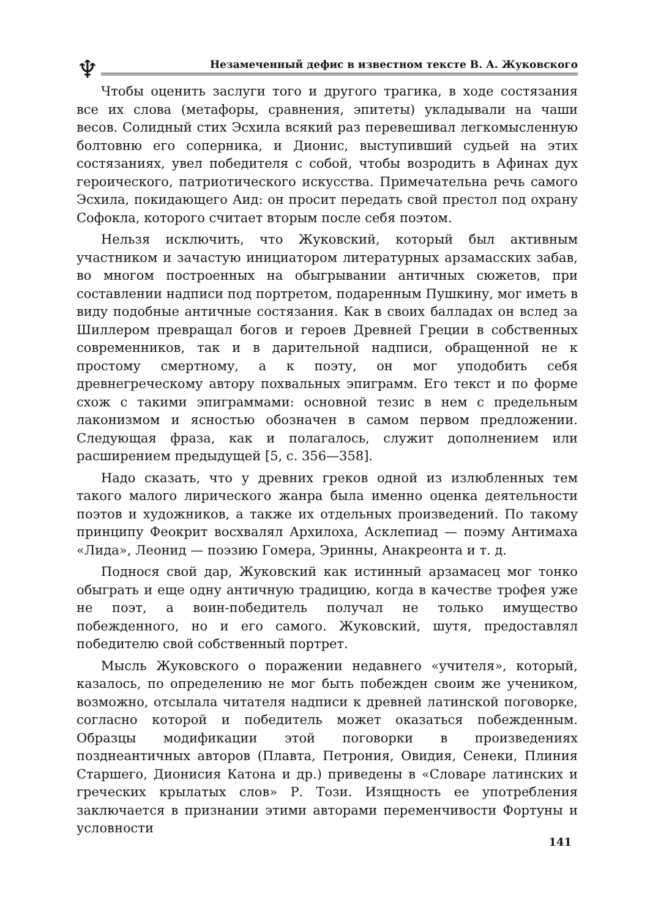♆
Незамеченный дефис в известном тексте В. А. Жуковского
Чтобы оценить заслуги того и другого трагика, в ходе состязания все их слова (метафоры, сравнения, эпитеты) укладывали на чаши весов. Солидный стих Эсхила всякий раз перевешивал легкомысленную болтовню его соперника, и Дионис, выступивший судьей на этих состязаниях, увел победителя с собой, чтобы возродить в Афинах дух героического, патриотического искусства. Примечательна речь самого Эсхила, покидающего Аид: он просит передать свой престол под охрану Софокла, которого считает вторым после себя поэтом.
Нельзя исключить, что Жуковский, который был активным участником и зачастую инициатором литературных арзамасских забав, во многом построенных на обыгрывании античных сюжетов, при составлении надписи под портретом, подаренным Пушкину, мог иметь в виду подобные античные состязания. Как в своих балладах он вслед за Шиллером превращал богов и героев Древней Греции в собственных современников, так и в дарительной надписи, обращенной не к простому смертному, а к поэту, он мог уподобить себя древнегреческому автору похвальных эпиграмм. Его текст и по форме схож с такими эпиграммами: основной тезис в нем с предельным лаконизмом и ясностью обозначен в самом первом предложении. Следующая фраза, как и полагалось, служит дополнением или расширением предыдущей [5, с. 356—358].
Надо сказать, что у древних греков одной из излюбленных тем такого малого лирического жанра была именно оценка деятельности поэтов и художников, а также их отдельных произведений. По такому принципу Феокрит восхвалял Архилоха, Асклепиад — поэму Антимаха «Лида», Леонид — поэзию Гомера, Эринны, Анакреонта и т. д.
Поднося свой дар, Жуковский как истинный арзамасец мог тонко обыграть и еще одну античную традицию, когда в качестве трофея уже не поэт, а воин-победитель получал не только имущество побежденного, но и его самого. Жуковский, шутя, предоставлял победителю свой собственный портрет.
Мысль Жуковского о поражении недавнего «учителя», который, казалось, по определению не мог быть побежден своим же учеником, возможно, отсылала читателя надписи к древней латинской поговорке, согласно которой и победитель может оказаться побежденным. Образцы модификации этой поговорки в произведениях позднеантичных авторов (Плавта, Петрония, Овидия, Сенеки, Плиния Старшего, Дионисия Катона и др.) приведены в «Словаре латинских и греческих крылатых слов» Р. Този. Изящность ее употребления заключается в признании этими авторами переменчивости Фортуны и условности
141